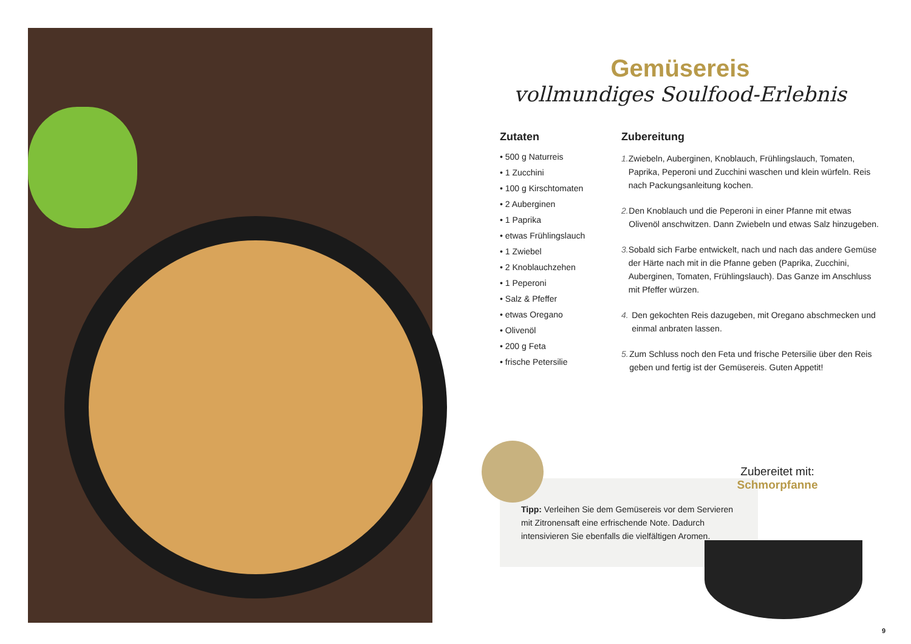Gemüsereis
vollmundiges Soulfood-Erlebnis
Zutaten
• 500 g Naturreis
• 1 Zucchini
• 100 g Kirschtomaten
• 2 Auberginen
• 1 Paprika
• etwas Frühlingslauch
• 1 Zwiebel
• 2 Knoblauchzehen
• 1 Peperoni
• Salz & Pfeffer
• etwas Oregano
• Olivenöl
• 200 g Feta
• frische Petersilie
Zubereitung
1. Zwiebeln, Auberginen, Knoblauch, Frühlingslauch, Tomaten, Paprika, Peperoni und Zucchini waschen und klein würfeln. Reis nach Packungsanleitung kochen.
2. Den Knoblauch und die Peperoni in einer Pfanne mit etwas Olivenöl anschwitzen. Dann Zwiebeln und etwas Salz hinzugeben.
3. Sobald sich Farbe entwickelt, nach und nach das andere Gemüse der Härte nach mit in die Pfanne geben (Paprika, Zucchini, Auberginen, Tomaten, Frühlingslauch). Das Ganze im Anschluss mit Pfeffer würzen.
4. Den gekochten Reis dazugeben, mit Oregano abschmecken und einmal anbraten lassen.
5. Zum Schluss noch den Feta und frische Petersilie über den Reis geben und fertig ist der Gemüsereis. Guten Appetit!
Tipp: Verleihen Sie dem Gemüsereis vor dem Servieren mit Zitronensaft eine erfrischende Note. Dadurch intensivieren Sie ebenfalls die vielfältigen Aromen.
Zubereitet mit:
Schmorpfanne
9